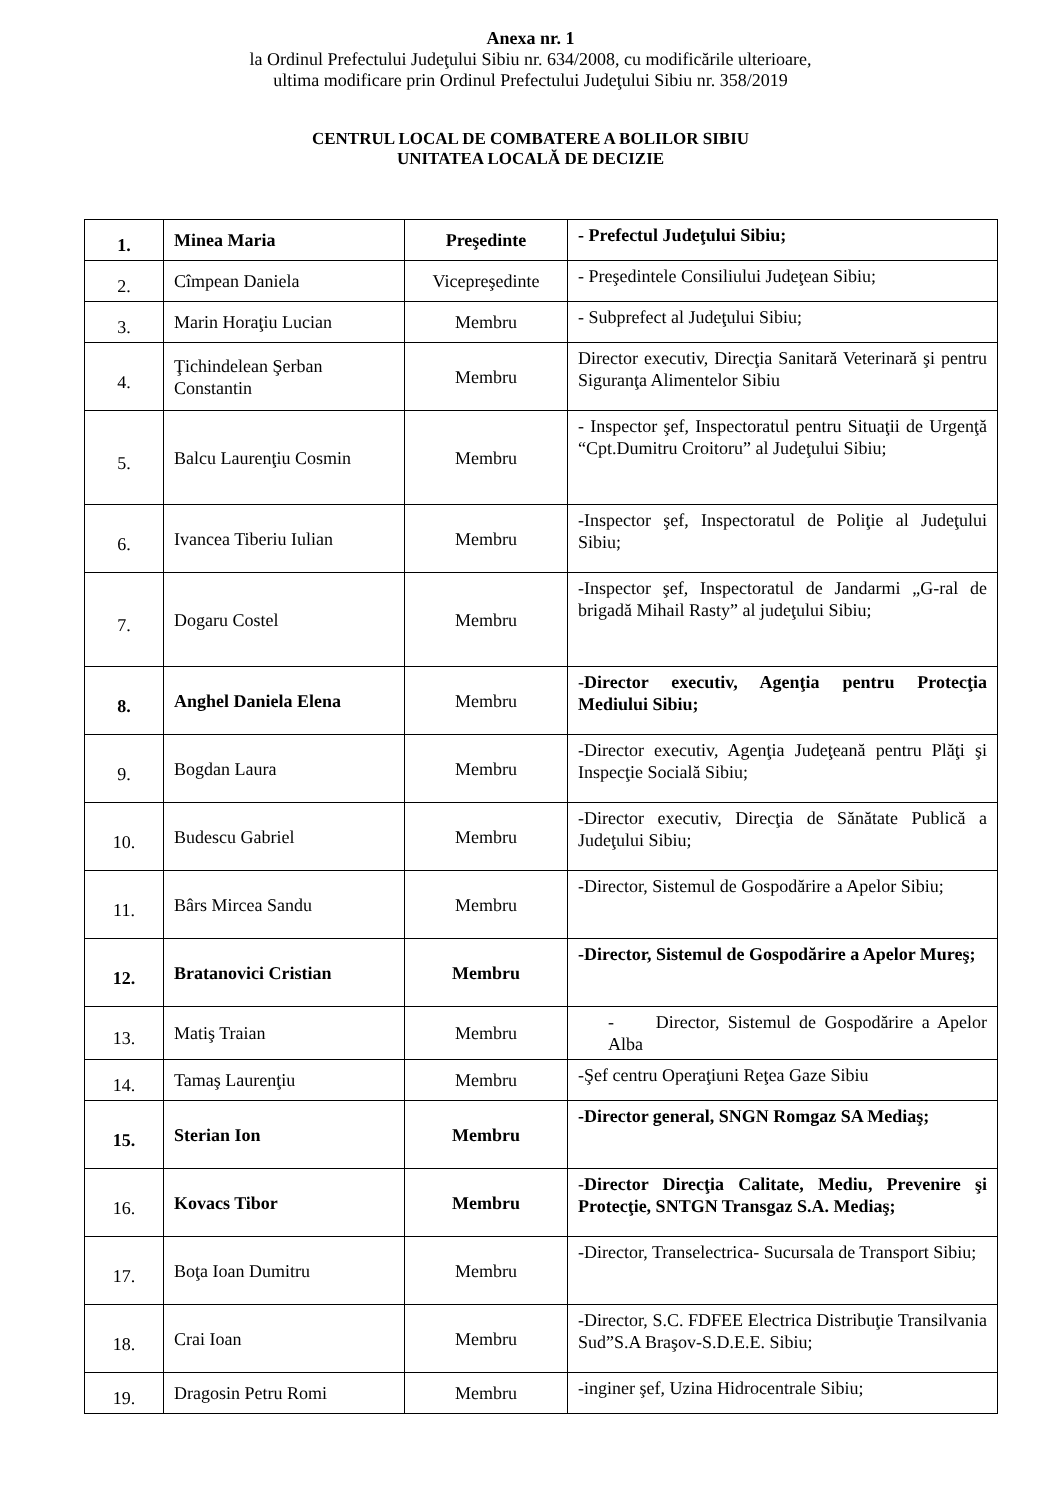Anexa nr. 1
la Ordinul Prefectului Judeţului Sibiu nr. 634/2008, cu modificările ulterioare,
ultima modificare prin Ordinul Prefectului Judeţului Sibiu nr. 358/2019
CENTRUL LOCAL DE COMBATERE A BOLILOR SIBIU
UNITATEA LOCALĂ DE DECIZIE
| 1. | Minea Maria | Preşedinte | - Prefectul Judeţului Sibiu; |
| 2. | Cîmpean Daniela | Vicepreşedinte | - Preşedintele Consiliului Judeţean Sibiu; |
| 3. | Marin Horaţiu Lucian | Membru | - Subprefect al Judeţului Sibiu; |
| 4. | Ţichindelean Şerban Constantin | Membru | Director executiv, Direcţia Sanitară Veterinară şi pentru Siguranţa Alimentelor Sibiu |
| 5. | Balcu Laurenţiu Cosmin | Membru | - Inspector şef, Inspectoratul pentru Situaţii de Urgenţă “Cpt.Dumitru Croitoru” al Judeţului Sibiu; |
| 6. | Ivancea Tiberiu Iulian | Membru | -Inspector şef, Inspectoratul de Poliţie al Judeţului Sibiu; |
| 7. | Dogaru Costel | Membru | -Inspector şef, Inspectoratul de Jandarmi „G-ral de brigadă Mihail Rasty” al judeţului Sibiu; |
| 8. | Anghel Daniela Elena | Membru | - Director executiv, Agenţia pentru Protecţia Mediului Sibiu; |
| 9. | Bogdan Laura | Membru | -Director executiv, Agenţia Judeţeană pentru Plăţi şi Inspecţie Socială Sibiu; |
| 10. | Budescu Gabriel | Membru | -Director executiv, Direcţia de Sănătate Publică a Judeţului Sibiu; |
| 11. | Bârs Mircea Sandu | Membru | -Director, Sistemul de Gospodărire a Apelor Sibiu; |
| 12. | Bratanovici Cristian | Membru | -Director, Sistemul de Gospodărire a Apelor Mureş; |
| 13. | Matiş Traian | Membru | - Director, Sistemul de Gospodărire a Apelor Alba |
| 14. | Tamaş Laurenţiu | Membru | -Şef centru Operaţiuni Reţea Gaze Sibiu |
| 15. | Sterian Ion | Membru | -Director general, SNGN Romgaz SA Mediaş; |
| 16. | Kovacs Tibor | Membru | - Director Direcţia Calitate, Mediu, Prevenire şi Protecţie, SNTGN Transgaz S.A. Mediaş; |
| 17. | Boţa Ioan Dumitru | Membru | -Director, Transelectrica- Sucursala de Transport Sibiu; |
| 18. | Crai Ioan | Membru | -Director, S.C. FDFEE Electrica Distribuţie Transilvania Sud”S.A Braşov-S.D.E.E. Sibiu; |
| 19. | Dragosin Petru Romi | Membru | -inginer şef, Uzina Hidrocentrale Sibiu; |